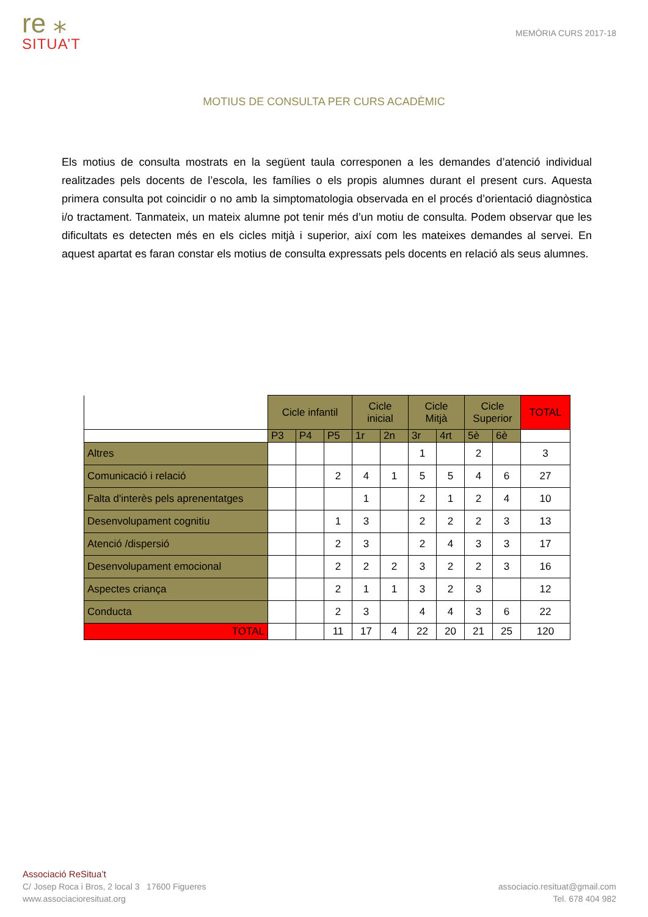re ⁎
SITUA’T
MEMÒRIA CURS 2017-18
MOTIUS DE CONSULTA PER CURS ACADÈMIC
Els motius de consulta mostrats en la següent taula corresponen a les demandes d’atenció individual realitzades pels docents de l’escola, les famílies o els propis alumnes durant el present curs. Aquesta primera consulta pot coincidir o no amb la simptomatologia observada en el procés d’orientació diagnòstica i/o tractament. Tanmateix, un mateix alumne pot tenir més d’un motiu de consulta. Podem observar que les dificultats es detecten més en els cicles mitjà i superior, així com les mateixes demandes al servei. En aquest apartat es faran constar els motius de consulta expressats pels docents en relació als seus alumnes.
| | Cicle infantil | | | Cicle inicial | | Cicle Mitjà | | Cicle Superior | | TOTAL |
| --- | --- | --- | --- | --- | --- | --- | --- | --- | --- | --- |
| | P3 | P4 | P5 | 1r | 2n | 3r | 4rt | 5è | 6è | |
| Altres | | | | | | 1 | | 2 | | 3 |
| Comunicació i relació | | | 2 | 4 | 1 | 5 | 5 | 4 | 6 | 27 |
| Falta d'interès pels aprenentatges | | | | 1 | | 2 | 1 | 2 | 4 | 10 |
| Desenvolupament cognitiu | | | 1 | 3 | | 2 | 2 | 2 | 3 | 13 |
| Atenció /dispersió | | | 2 | 3 | | 2 | 4 | 3 | 3 | 17 |
| Desenvolupament emocional | | | 2 | 2 | 2 | 3 | 2 | 2 | 3 | 16 |
| Aspectes criança | | | 2 | 1 | 1 | 3 | 2 | 3 | | 12 |
| Conducta | | | 2 | 3 | | 4 | 4 | 3 | 6 | 22 |
| TOTAL | | | 11 | 17 | 4 | 22 | 20 | 21 | 25 | 120 |
Associació ReSitua’t
C/ Josep Roca i Bros, 2 local 3 17600 Figueres associacio.resituat@gmail.com
www.associacioresituat.org Tel. 678 404 982